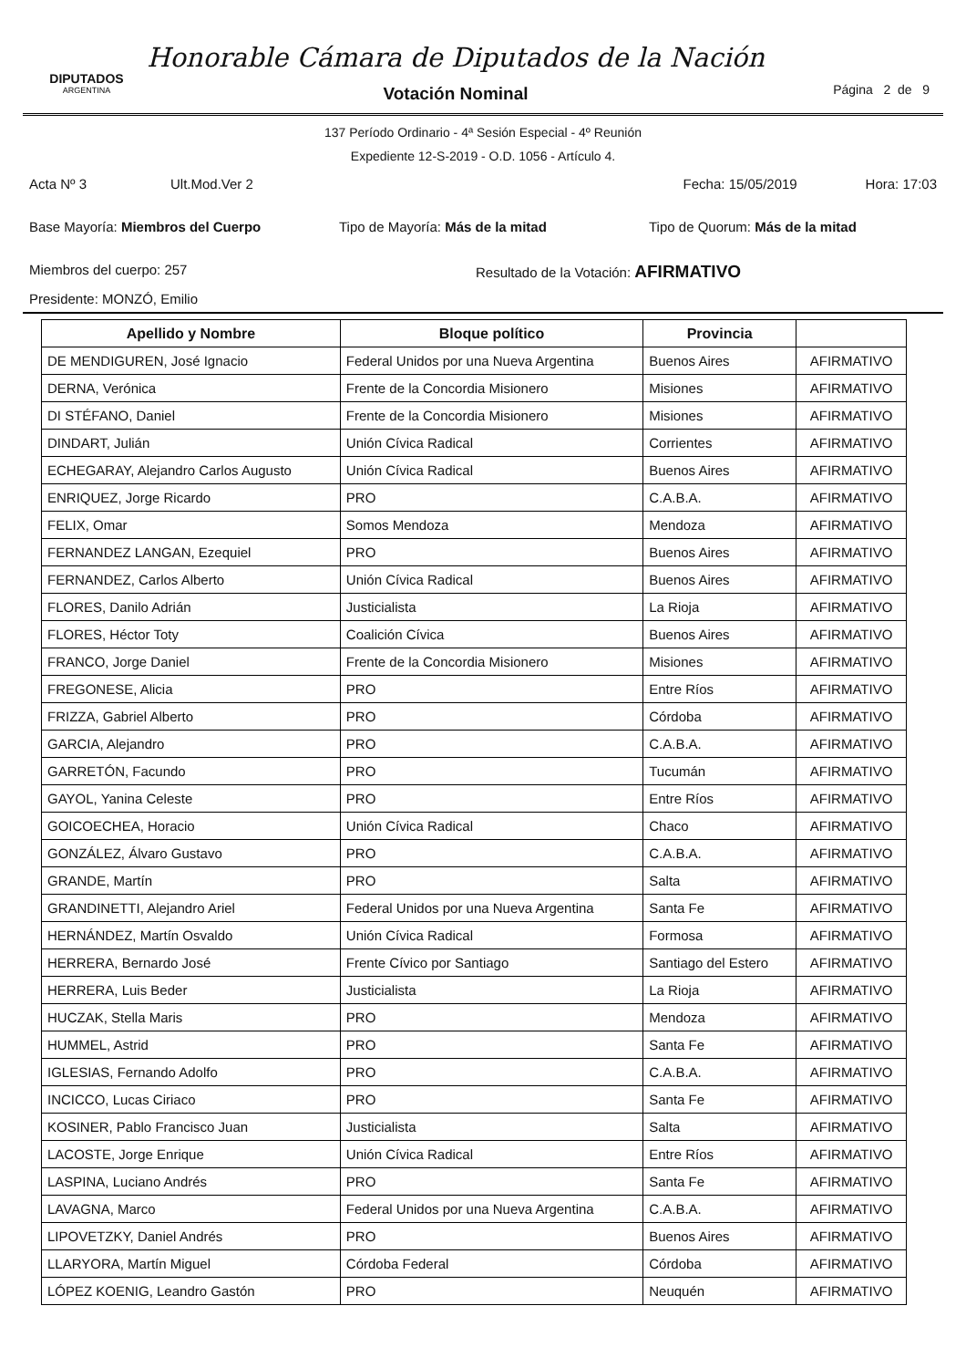DIPUTADOS
ARGENTINA
Honorable Cámara de Diputados de la Nación
Votación Nominal
Página 2 de 9
137 Período Ordinario - 4ª Sesión Especial - 4º Reunión
Expediente 12-S-2019 - O.D. 1056 - Artículo 4.
Acta Nº 3 Ult.Mod.Ver 2 Fecha: 15/05/2019 Hora: 17:03
Base Mayoría: Miembros del Cuerpo Tipo de Mayoría: Más de la mitad Tipo de Quorum: Más de la mitad
Miembros del cuerpo: 257 Resultado de la Votación: AFIRMATIVO
Presidente: MONZÓ, Emilio
| Apellido y Nombre | Bloque político | Provincia | |
| --- | --- | --- | --- |
| DE MENDIGUREN, José Ignacio | Federal Unidos por una Nueva Argentina | Buenos Aires | AFIRMATIVO |
| DERNA, Verónica | Frente de la Concordia Misionero | Misiones | AFIRMATIVO |
| DI STÉFANO, Daniel | Frente de la Concordia Misionero | Misiones | AFIRMATIVO |
| DINDART, Julián | Unión Cívica Radical | Corrientes | AFIRMATIVO |
| ECHEGARAY, Alejandro Carlos Augusto | Unión Cívica Radical | Buenos Aires | AFIRMATIVO |
| ENRIQUEZ, Jorge Ricardo | PRO | C.A.B.A. | AFIRMATIVO |
| FELIX, Omar | Somos Mendoza | Mendoza | AFIRMATIVO |
| FERNANDEZ LANGAN, Ezequiel | PRO | Buenos Aires | AFIRMATIVO |
| FERNANDEZ, Carlos Alberto | Unión Cívica Radical | Buenos Aires | AFIRMATIVO |
| FLORES, Danilo Adrián | Justicialista | La Rioja | AFIRMATIVO |
| FLORES, Héctor Toty | Coalición Cívica | Buenos Aires | AFIRMATIVO |
| FRANCO, Jorge Daniel | Frente de la Concordia Misionero | Misiones | AFIRMATIVO |
| FREGONESE, Alicia | PRO | Entre Ríos | AFIRMATIVO |
| FRIZZA, Gabriel Alberto | PRO | Córdoba | AFIRMATIVO |
| GARCIA, Alejandro | PRO | C.A.B.A. | AFIRMATIVO |
| GARRETÓN, Facundo | PRO | Tucumán | AFIRMATIVO |
| GAYOL, Yanina Celeste | PRO | Entre Ríos | AFIRMATIVO |
| GOICOECHEA, Horacio | Unión Cívica Radical | Chaco | AFIRMATIVO |
| GONZÁLEZ, Álvaro Gustavo | PRO | C.A.B.A. | AFIRMATIVO |
| GRANDE, Martín | PRO | Salta | AFIRMATIVO |
| GRANDINETTI, Alejandro Ariel | Federal Unidos por una Nueva Argentina | Santa Fe | AFIRMATIVO |
| HERNÁNDEZ, Martín Osvaldo | Unión Cívica Radical | Formosa | AFIRMATIVO |
| HERRERA, Bernardo José | Frente Cívico por Santiago | Santiago del Estero | AFIRMATIVO |
| HERRERA, Luis Beder | Justicialista | La Rioja | AFIRMATIVO |
| HUCZAK, Stella Maris | PRO | Mendoza | AFIRMATIVO |
| HUMMEL, Astrid | PRO | Santa Fe | AFIRMATIVO |
| IGLESIAS, Fernando Adolfo | PRO | C.A.B.A. | AFIRMATIVO |
| INCICCO, Lucas Ciriaco | PRO | Santa Fe | AFIRMATIVO |
| KOSINER, Pablo Francisco Juan | Justicialista | Salta | AFIRMATIVO |
| LACOSTE, Jorge Enrique | Unión Cívica Radical | Entre Ríos | AFIRMATIVO |
| LASPINA, Luciano Andrés | PRO | Santa Fe | AFIRMATIVO |
| LAVAGNA, Marco | Federal Unidos por una Nueva Argentina | C.A.B.A. | AFIRMATIVO |
| LIPOVETZKY, Daniel Andrés | PRO | Buenos Aires | AFIRMATIVO |
| LLARYORA, Martín Miguel | Córdoba Federal | Córdoba | AFIRMATIVO |
| LÓPEZ KOENIG, Leandro Gastón | PRO | Neuquén | AFIRMATIVO |